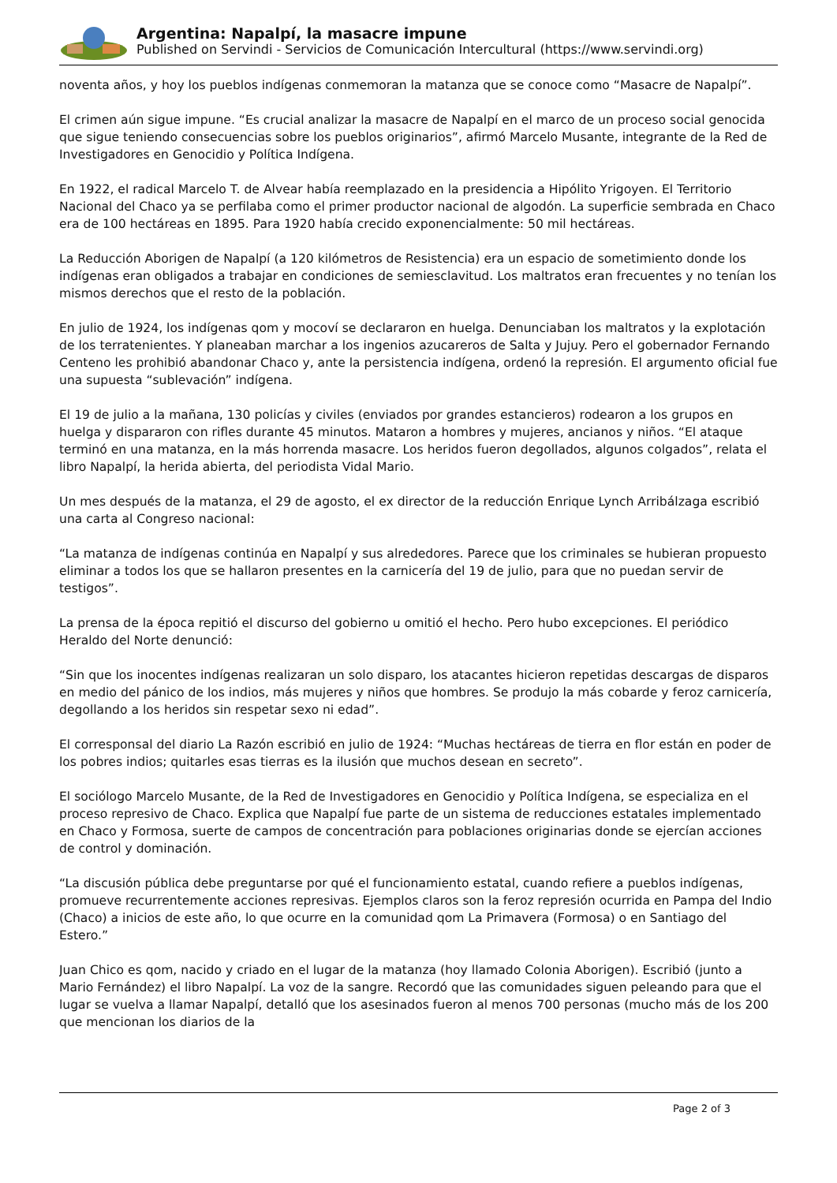Argentina: Napalpí, la masacre impune
Published on Servindi - Servicios de Comunicación Intercultural (https://www.servindi.org)
noventa años, y hoy los pueblos indígenas conmemoran la matanza que se conoce como “Masacre de Napalpí”.
El crimen aún sigue impune. “Es crucial analizar la masacre de Napalpí en el marco de un proceso social genocida que sigue teniendo consecuencias sobre los pueblos originarios”, afirmó Marcelo Musante, integrante de la Red de Investigadores en Genocidio y Política Indígena.
En 1922, el radical Marcelo T. de Alvear había reemplazado en la presidencia a Hipólito Yrigoyen. El Territorio Nacional del Chaco ya se perfilaba como el primer productor nacional de algodón. La superficie sembrada en Chaco era de 100 hectáreas en 1895. Para 1920 había crecido exponencialmente: 50 mil hectáreas.
La Reducción Aborigen de Napalpí (a 120 kilómetros de Resistencia) era un espacio de sometimiento donde los indígenas eran obligados a trabajar en condiciones de semiesclavitud. Los maltratos eran frecuentes y no tenían los mismos derechos que el resto de la población.
En julio de 1924, los indígenas qom y mocoví se declararon en huelga. Denunciaban los maltratos y la explotación de los terratenientes. Y planeaban marchar a los ingenios azucareros de Salta y Jujuy. Pero el gobernador Fernando Centeno les prohibió abandonar Chaco y, ante la persistencia indígena, ordenó la represión. El argumento oficial fue una supuesta “sublevación” indígena.
El 19 de julio a la mañana, 130 policías y civiles (enviados por grandes estancieros) rodearon a los grupos en huelga y dispararon con rifles durante 45 minutos. Mataron a hombres y mujeres, ancianos y niños. “El ataque terminó en una matanza, en la más horrenda masacre. Los heridos fueron degollados, algunos colgados”, relata el libro Napalpí, la herida abierta, del periodista Vidal Mario.
Un mes después de la matanza, el 29 de agosto, el ex director de la reducción Enrique Lynch Arribálzaga escribió una carta al Congreso nacional:
“La matanza de indígenas continúa en Napalpí y sus alrededores. Parece que los criminales se hubieran propuesto eliminar a todos los que se hallaron presentes en la carnicería del 19 de julio, para que no puedan servir de testigos”.
La prensa de la época repitió el discurso del gobierno u omitió el hecho. Pero hubo excepciones. El periódico Heraldo del Norte denunció:
“Sin que los inocentes indígenas realizaran un solo disparo, los atacantes hicieron repetidas descargas de disparos en medio del pánico de los indios, más mujeres y niños que hombres. Se produjo la más cobarde y feroz carnicería, degollando a los heridos sin respetar sexo ni edad”.
El corresponsal del diario La Razón escribió en julio de 1924: “Muchas hectáreas de tierra en flor están en poder de los pobres indios; quitarles esas tierras es la ilusión que muchos desean en secreto”.
El sociólogo Marcelo Musante, de la Red de Investigadores en Genocidio y Política Indígena, se especializa en el proceso represivo de Chaco. Explica que Napalpí fue parte de un sistema de reducciones estatales implementado en Chaco y Formosa, suerte de campos de concentración para poblaciones originarias donde se ejercían acciones de control y dominación.
“La discusión pública debe preguntarse por qué el funcionamiento estatal, cuando refiere a pueblos indígenas, promueve recurrentemente acciones represivas. Ejemplos claros son la feroz represión ocurrida en Pampa del Indio (Chaco) a inicios de este año, lo que ocurre en la comunidad qom La Primavera (Formosa) o en Santiago del Estero.”
Juan Chico es qom, nacido y criado en el lugar de la matanza (hoy llamado Colonia Aborigen). Escribió (junto a Mario Fernández) el libro Napalpí. La voz de la sangre. Recordó que las comunidades siguen peleando para que el lugar se vuelva a llamar Napalpí, detalló que los asesinados fueron al menos 700 personas (mucho más de los 200 que mencionan los diarios de la
Page 2 of 3